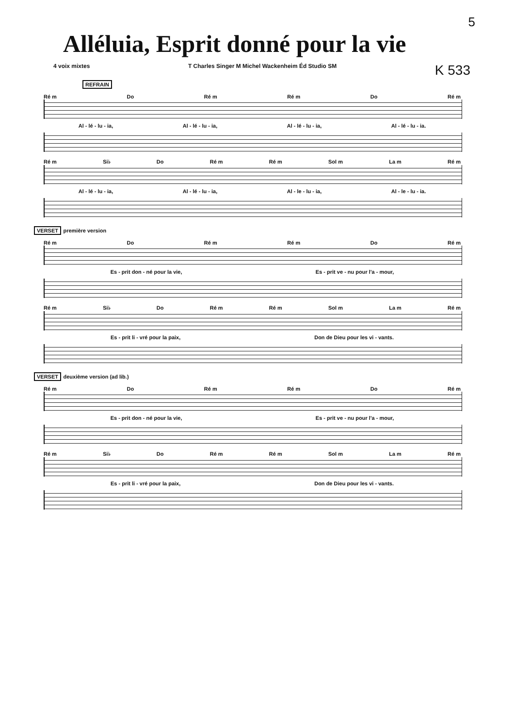5
Alléluia, Esprit donné pour la vie
4 voix mixtes T Charles Singer M Michel Wackenheim Éd Studio SM K 533
REFRAIN
Ré m Do Ré m Ré m Do Ré m
Al - lé - lu - ia, Al - lé - lu - ia, Al - lé - lu - ia, Al - lé - lu - ia.
Ré m Si♭ Do Ré m Ré m Sol m La m Ré m
Al - lé - lu - ia, Al - lé - lu - ia, Al - le - lu - ia, Al - le - lu - ia.
VERSET première version
Ré m Do Ré m Ré m Do Ré m
Es - prit don - né pour la vie, Es - prit ve - nu pour l'a - mour,
Ré m Si♭ Do Ré m Ré m Sol m La m Ré m
Es - prit li - vré pour la paix, Don de Dieu pour les vi - vants.
VERSET deuxième version (ad lib.)
Ré m Do Ré m Ré m Do Ré m
Es - prit don - né pour la vie, Es - prit ve - nu pour l'a - mour,
Ré m Si♭ Do Ré m Ré m Sol m La m Ré m
Es - prit li - vré pour la paix, Don de Dieu pour les vi - vants.